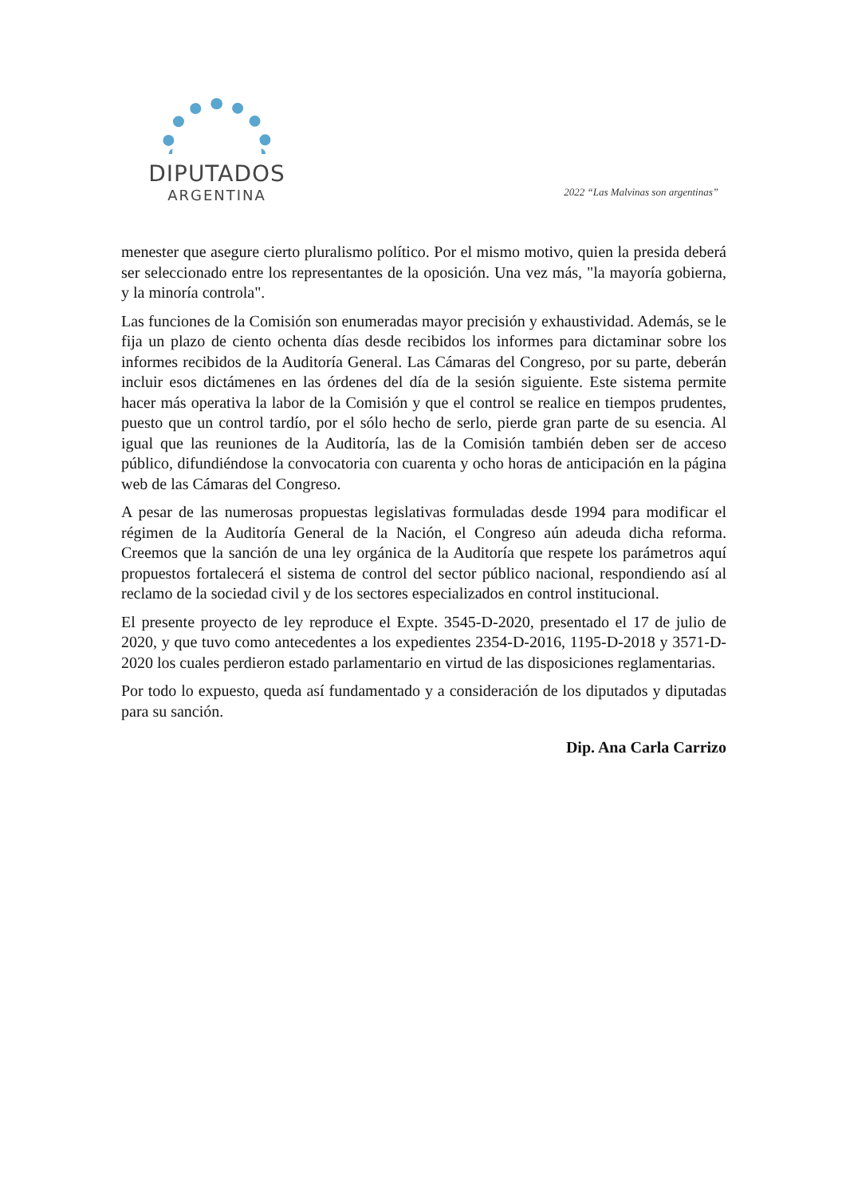DIPUTADOS
ARGENTINA
2022 “Las Malvinas son argentinas”
menester que asegure cierto pluralismo político. Por el mismo motivo, quien la presida deberá ser seleccionado entre los representantes de la oposición. Una vez más, "la mayoría gobierna, y la minoría controla".
Las funciones de la Comisión son enumeradas mayor precisión y exhaustividad. Además, se le fija un plazo de ciento ochenta días desde recibidos los informes para dictaminar sobre los informes recibidos de la Auditoría General. Las Cámaras del Congreso, por su parte, deberán incluir esos dictámenes en las órdenes del día de la sesión siguiente. Este sistema permite hacer más operativa la labor de la Comisión y que el control se realice en tiempos prudentes, puesto que un control tardío, por el sólo hecho de serlo, pierde gran parte de su esencia. Al igual que las reuniones de la Auditoría, las de la Comisión también deben ser de acceso público, difundiéndose la convocatoria con cuarenta y ocho horas de anticipación en la página web de las Cámaras del Congreso.
A pesar de las numerosas propuestas legislativas formuladas desde 1994 para modificar el régimen de la Auditoría General de la Nación, el Congreso aún adeuda dicha reforma. Creemos que la sanción de una ley orgánica de la Auditoría que respete los parámetros aquí propuestos fortalecerá el sistema de control del sector público nacional, respondiendo así al reclamo de la sociedad civil y de los sectores especializados en control institucional.
El presente proyecto de ley reproduce el Expte. 3545-D-2020, presentado el 17 de julio de 2020, y que tuvo como antecedentes a los expedientes 2354-D-2016, 1195-D-2018 y 3571-D-2020 los cuales perdieron estado parlamentario en virtud de las disposiciones reglamentarias.
Por todo lo expuesto, queda así fundamentado y a consideración de los diputados y diputadas para su sanción.
Dip. Ana Carla Carrizo